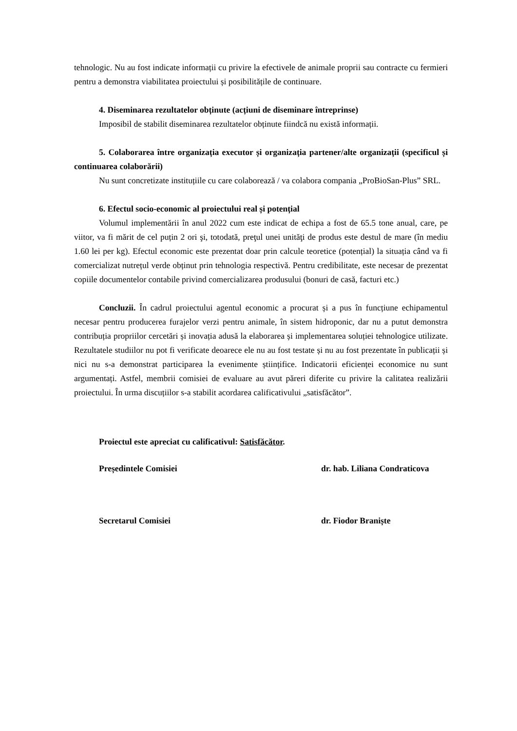tehnologic. Nu au fost indicate informații cu privire la efectivele de animale proprii sau contracte cu fermieri pentru a demonstra viabilitatea proiectului și posibilitățile de continuare.
4. Diseminarea rezultatelor obținute (acțiuni de diseminare întreprinse)
Imposibil de stabilit diseminarea rezultatelor obținute fiindcă nu există informații.
5. Colaborarea între organizația executor și organizația partener/alte organizații (specificul și continuarea colaborării)
Nu sunt concretizate instituțiile cu care colaborează / va colabora compania „ProBioSan-Plus” SRL.
6. Efectul socio-economic al proiectului real și potențial
Volumul implementării în anul 2022 cum este indicat de echipa a fost de 65.5 tone anual, care, pe viitor, va fi mărit de cel puțin 2 ori şi, totodată, preţul unei unităţi de produs este destul de mare (în mediu 1.60 lei per kg). Efectul economic este prezentat doar prin calcule teoretice (potențial) la situația când va fi comercializat nutrețul verde obținut prin tehnologia respectivă. Pentru credibilitate, este necesar de prezentat copiile documentelor contabile privind comercializarea produsului (bonuri de casă, facturi etc.)
Concluzii. În cadrul proiectului agentul economic a procurat și a pus în funcțiune echipamentul necesar pentru producerea furajelor verzi pentru animale, în sistem hidroponic, dar nu a putut demonstra contribuția propriilor cercetări și inovația adusă la elaborarea și implementarea soluției tehnologice utilizate. Rezultatele studiilor nu pot fi verificate deoarece ele nu au fost testate și nu au fost prezentate în publicații și nici nu s-a demonstrat participarea la evenimente științifice. Indicatorii eficienței economice nu sunt argumentați. Astfel, membrii comisiei de evaluare au avut păreri diferite cu privire la calitatea realizării proiectului. În urma discuțiilor s-a stabilit acordarea calificativului „satisfăcător”.
Proiectul este apreciat cu calificativul: Satisfăcător.
Președintele Comisiei dr. hab. Liliana Condraticova
Secretarul Comisiei dr. Fiodor Braniște